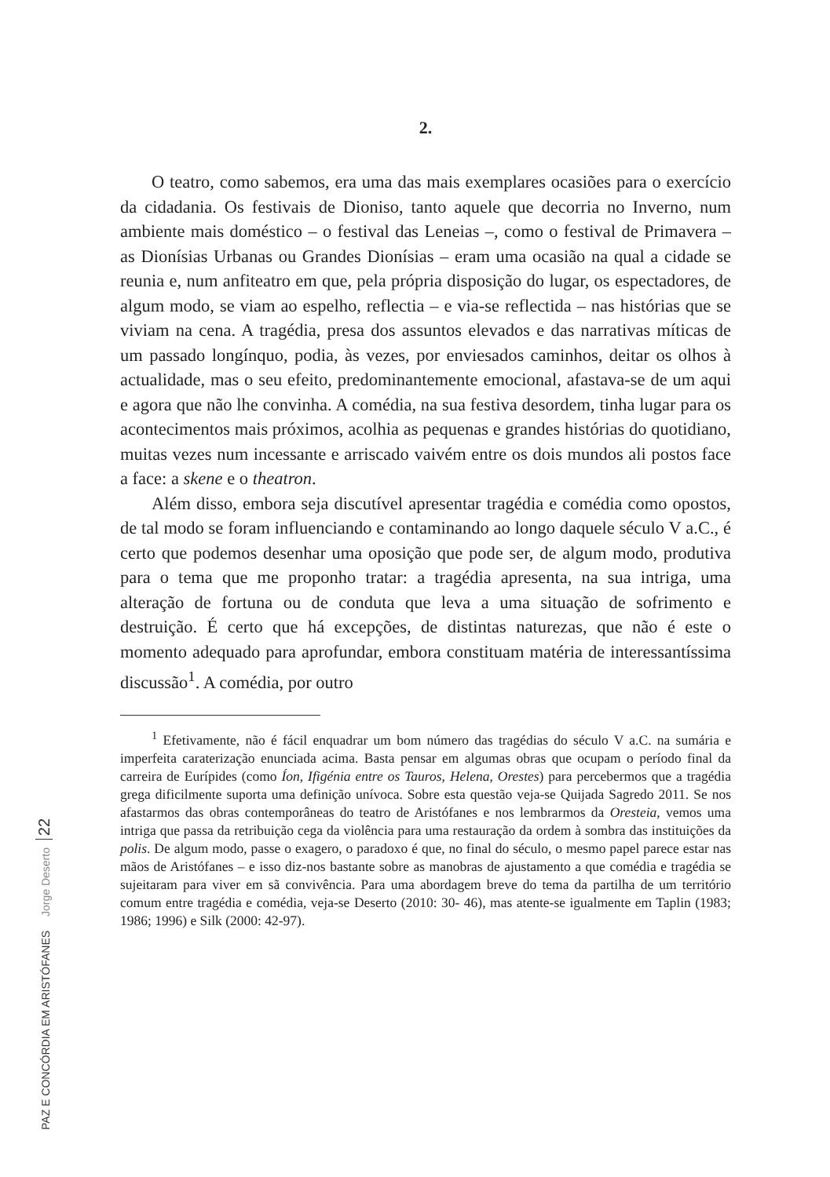2.
O teatro, como sabemos, era uma das mais exemplares ocasiões para o exercício da cidadania. Os festivais de Dioniso, tanto aquele que decorria no Inverno, num ambiente mais doméstico – o festival das Leneias –, como o festival de Primavera – as Dionísias Urbanas ou Grandes Dionísias – eram uma ocasião na qual a cidade se reunia e, num anfiteatro em que, pela própria disposição do lugar, os espectadores, de algum modo, se viam ao espelho, reflectia – e via-se reflectida – nas histórias que se viviam na cena. A tragédia, presa dos assuntos elevados e das narrativas míticas de um passado longínquo, podia, às vezes, por enviesados caminhos, deitar os olhos à actualidade, mas o seu efeito, predominantemente emocional, afastava-se de um aqui e agora que não lhe convinha. A comédia, na sua festiva desordem, tinha lugar para os acontecimentos mais próximos, acolhia as pequenas e grandes histórias do quotidiano, muitas vezes num incessante e arriscado vaivém entre os dois mundos ali postos face a face: a skene e o theatron.
Além disso, embora seja discutível apresentar tragédia e comédia como opostos, de tal modo se foram influenciando e contaminando ao longo daquele século V a.C., é certo que podemos desenhar uma oposição que pode ser, de algum modo, produtiva para o tema que me proponho tratar: a tragédia apresenta, na sua intriga, uma alteração de fortuna ou de conduta que leva a uma situação de sofrimento e destruição. É certo que há excepções, de distintas naturezas, que não é este o momento adequado para aprofundar, embora constituam matéria de interessantíssima discussão<sup>1</sup>. A comédia, por outro
<sup>1</sup> Efetivamente, não é fácil enquadrar um bom número das tragédias do século V a.C. na sumária e imperfeita caraterização enunciada acima. Basta pensar em algumas obras que ocupam o período final da carreira de Eurípides (como Íon, Ifigénia entre os Tauros, Helena, Orestes) para percebermos que a tragédia grega dificilmente suporta uma definição unívoca. Sobre esta questão veja-se Quijada Sagredo 2011. Se nos afastarmos das obras contemporâneas do teatro de Aristófanes e nos lembrarmos da Oresteia, vemos uma intriga que passa da retribuição cega da violência para uma restauração da ordem à sombra das instituições da polis. De algum modo, passe o exagero, o paradoxo é que, no final do século, o mesmo papel parece estar nas mãos de Aristófanes – e isso diz-nos bastante sobre as manobras de ajustamento a que comédia e tragédia se sujeitaram para viver em sã convivência. Para uma abordagem breve do tema da partilha de um território comum entre tragédia e comédia, veja-se Deserto (2010: 30- 46), mas atente-se igualmente em Taplin (1983; 1986; 1996) e Silk (2000: 42-97).
PAZ E CONCÓRDIA EM ARISTÓFANES Jorge Deserto 22